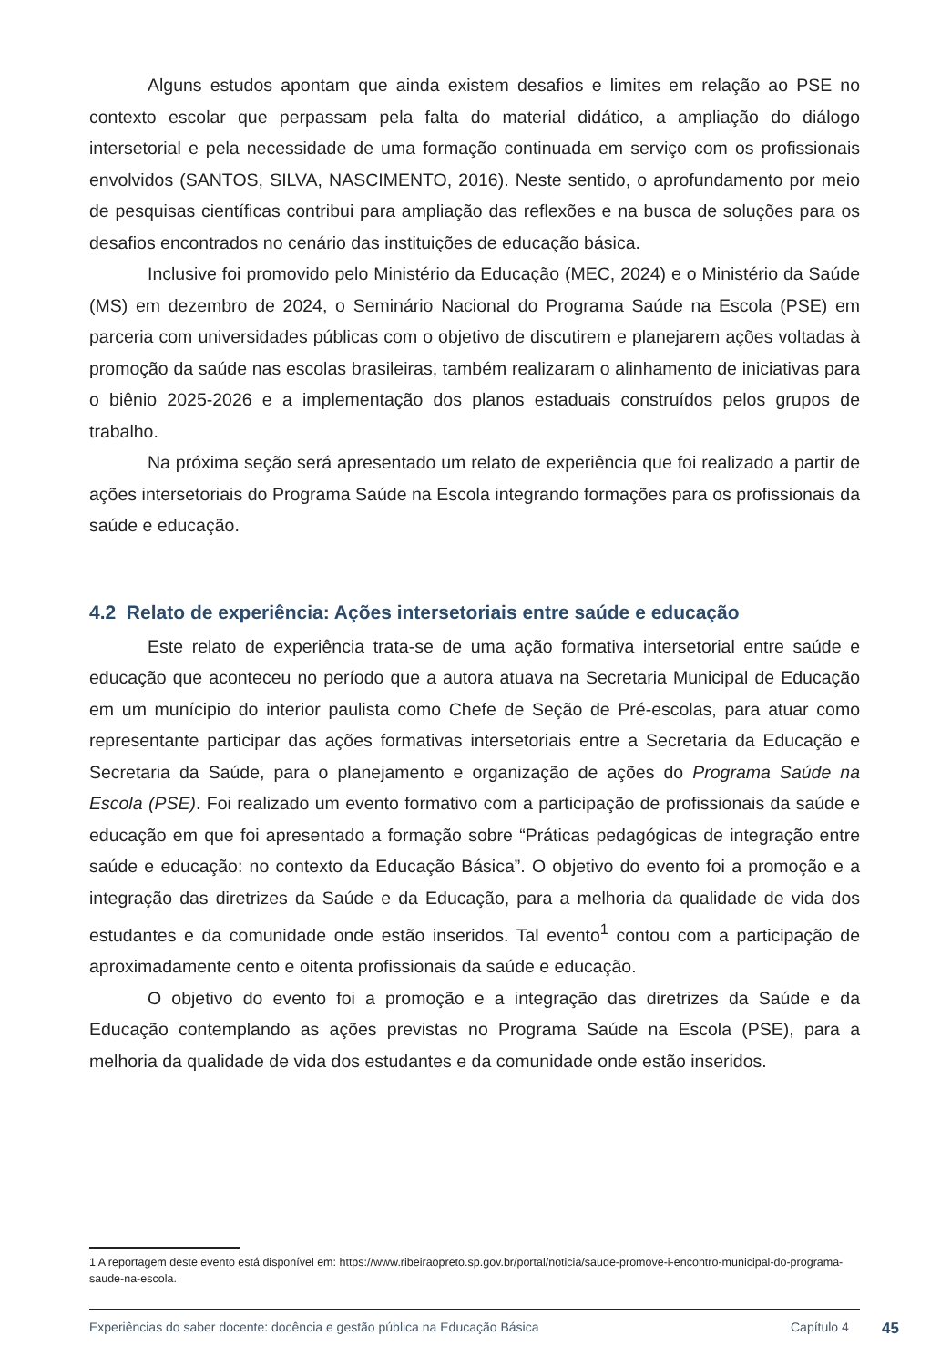Alguns estudos apontam que ainda existem desafios e limites em relação ao PSE no contexto escolar que perpassam pela falta do material didático, a ampliação do diálogo intersetorial e pela necessidade de uma formação continuada em serviço com os profissionais envolvidos (SANTOS, SILVA, NASCIMENTO, 2016). Neste sentido, o aprofundamento por meio de pesquisas científicas contribui para ampliação das reflexões e na busca de soluções para os desafios encontrados no cenário das instituições de educação básica.
Inclusive foi promovido pelo Ministério da Educação (MEC, 2024) e o Ministério da Saúde (MS) em dezembro de 2024, o Seminário Nacional do Programa Saúde na Escola (PSE) em parceria com universidades públicas com o objetivo de discutirem e planejarem ações voltadas à promoção da saúde nas escolas brasileiras, também realizaram o alinhamento de iniciativas para o biênio 2025-2026 e a implementação dos planos estaduais construídos pelos grupos de trabalho.
Na próxima seção será apresentado um relato de experiência que foi realizado a partir de ações intersetoriais do Programa Saúde na Escola integrando formações para os profissionais da saúde e educação.
4.2 Relato de experiência: Ações intersetoriais entre saúde e educação
Este relato de experiência trata-se de uma ação formativa intersetorial entre saúde e educação que aconteceu no período que a autora atuava na Secretaria Municipal de Educação em um munícipio do interior paulista como Chefe de Seção de Pré-escolas, para atuar como representante participar das ações formativas intersetoriais entre a Secretaria da Educação e Secretaria da Saúde, para o planejamento e organização de ações do Programa Saúde na Escola (PSE). Foi realizado um evento formativo com a participação de profissionais da saúde e educação em que foi apresentado a formação sobre “Práticas pedagógicas de integração entre saúde e educação: no contexto da Educação Básica”. O objetivo do evento foi a promoção e a integração das diretrizes da Saúde e da Educação, para a melhoria da qualidade de vida dos estudantes e da comunidade onde estão inseridos. Tal evento<sup>1</sup> contou com a participação de aproximadamente cento e oitenta profissionais da saúde e educação.
O objetivo do evento foi a promoção e a integração das diretrizes da Saúde e da Educação contemplando as ações previstas no Programa Saúde na Escola (PSE), para a melhoria da qualidade de vida dos estudantes e da comunidade onde estão inseridos.
1 A reportagem deste evento está disponível em: https://www.ribeiraopreto.sp.gov.br/portal/noticia/saude-promove-i-encontro-municipal-do-programa-saude-na-escola.
Experiências do saber docente: docência e gestão pública na Educação Básica Capítulo 4 45